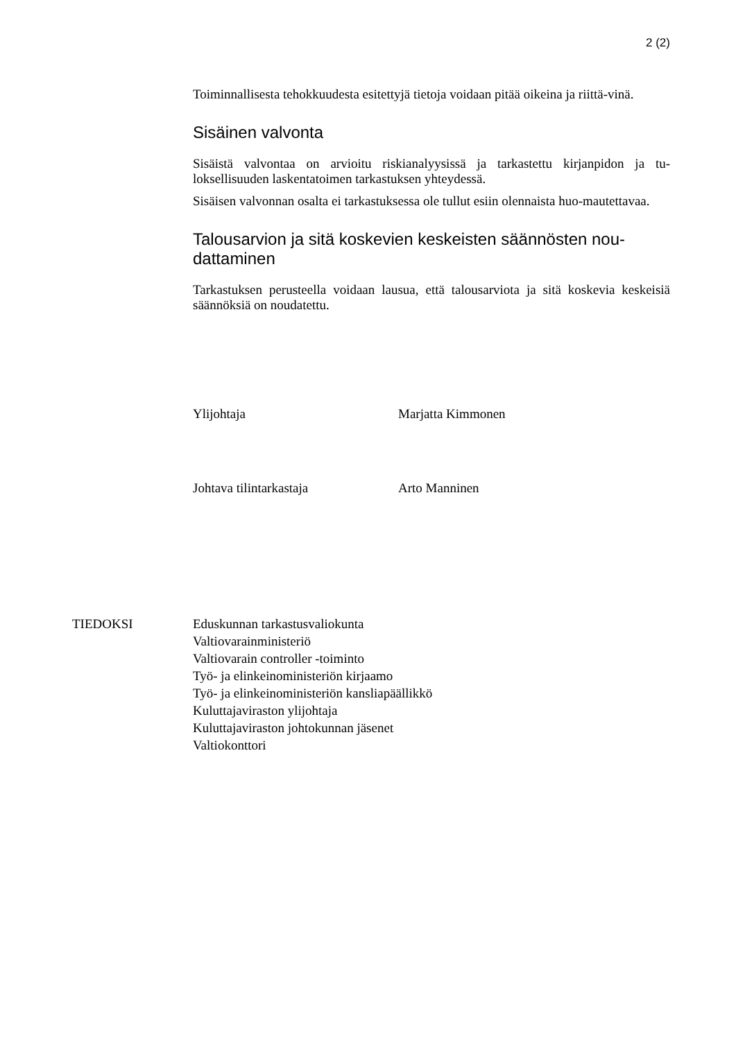2 (2)
Toiminnallisesta tehokkuudesta esitettyjä tietoja voidaan pitää oikeina ja riittä-vinä.
Sisäinen valvonta
Sisäistä valvontaa on arvioitu riskianalyysissä ja tarkastettu kirjanpidon ja tu-loksellisuuden laskentatoimen tarkastuksen yhteydessä.
Sisäisen valvonnan osalta ei tarkastuksessa ole tullut esiin olennaista huo-mautettavaa.
Talousarvion ja sitä koskevien keskeisten säännösten nou-dattaminen
Tarkastuksen perusteella voidaan lausua, että talousarviota ja sitä koskevia keskeisiä säännöksiä on noudatettu.
Ylijohtaja Marjatta Kimmonen
Johtava tilintarkastaja Arto Manninen
TIEDOKSI Eduskunnan tarkastusvaliokunta
Valtiovarainministeriö
Valtiovarain controller -toiminto
Työ- ja elinkeinoministeriön kirjaamo
Työ- ja elinkeinoministeriön kansliapäällikkö
Kuluttajaviraston ylijohtaja
Kuluttajaviraston johtokunnan jäsenet
Valtiokonttori